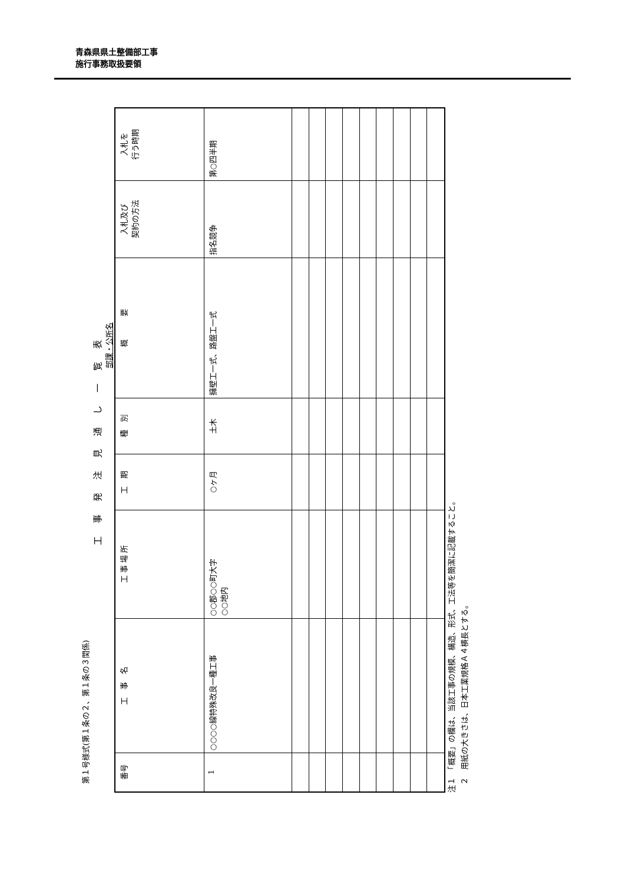青森県県土整備部工事
施行事務取扱要領
第１号様式(第１条の２、第１条の３関係)
工事発注見通し一覧表
部課・公所名
| 番号 | 工 事 名 | 工 事 場 所 | 工 期 | 種 別 | 概 要 | 入札及び 契約の方法 | 入札を 行う時期 |
| --- | --- | --- | --- | --- | --- | --- | --- |
| 1 | ○○○○線特殊改良一種工事 | ○○郡○○町大字 ○○地内 | ○ヶ月 | 土木 | 擁壁工一式、路盤工一式 | 指名競争 | 第○四半期 |
注１　「概要」の欄は、当該工事の規模、構造、形式、工法等を簡潔に記載すること。
　２　用紙の大きさは、日本工業規格Ａ４横長とする。